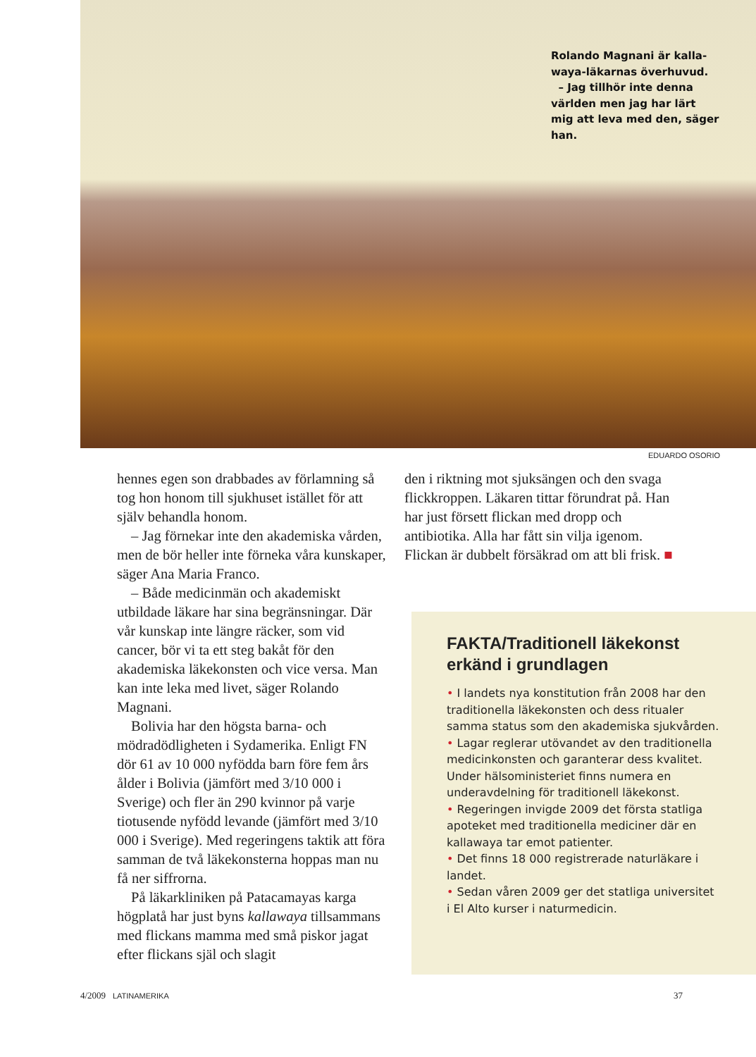Rolando Magnani är kalla­waya-läkarnas överhuvud.
– Jag tillhör inte denna värl­den men jag har lärt mig att leva med den, säger han.
EDUARDO OSORIO
hennes egen son drabbades av förlamning så tog hon honom till sjukhuset istället för att själv behandla honom.
– Jag förnekar inte den akademiska vården, men de bör heller inte förneka våra kunskaper, säger Ana Maria Franco.
– Både medicinmän och akademiskt utbildade läkare har sina begränsningar. Där vår kunskap inte längre räcker, som vid cancer, bör vi ta ett steg bakåt för den akademiska läkekonsten och vice versa. Man kan inte leka med livet, säger Rolando Magnani.
Bolivia har den högsta barna- och mödradödligheten i Sydamerika. Enligt FN dör 61 av 10 000 nyfödda barn före fem års ålder i Bolivia (jämfört med 3/10 000 i Sverige) och fler än 290 kvinnor på varje tiotusende nyfödd levande (jämfört med 3/10 000 i Sverige). Med regeringens taktik att föra samman de två läkekonsterna hop­pas man nu få ner siffrorna.
På läkarkliniken på Patacamayas karga högplatå har just byns kallawaya tillsam­mans med flickans mamma med små piskor jagat efter flickans själ och slagit
den i riktning mot sjuksängen och den svaga flickkroppen. Läkaren tittar förund­rat på. Han har just försett flickan med dropp och antibiotika. Alla har fått sin vilja igenom. Flickan är dubbelt försäkrad om att bli frisk. ■
FAKTA/Traditionell läke­konst erkänd i grundlagen
• I landets nya konstitution från 2008 har den traditionella läkekonsten och dess ritualer samma status som den akade­miska sjukvården.
• Lagar reglerar utövandet av den tradi­tionella medicinkonsten och garanterar dess kvalitet. Under hälsoministeriet finns numera en underavdelning för traditionell läkekonst.
• Regeringen invigde 2009 det första stat­liga apoteket med traditionella mediciner där en kallawaya tar emot patienter.
• Det finns 18 000 registrerade natur­läkare i landet.
• Sedan våren 2009 ger det statliga uni­versitet i El Alto kurser i naturmedicin.
4/2009 LATINAMERIKA 37